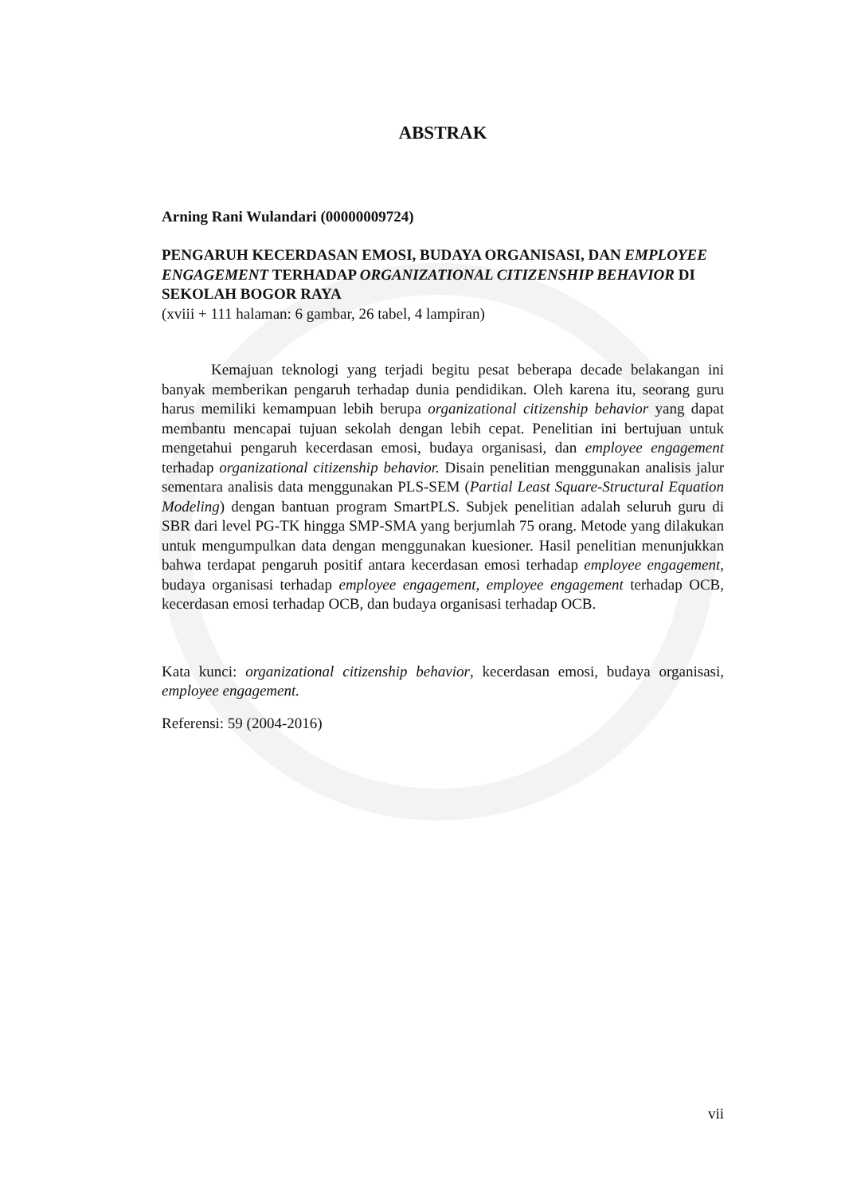ABSTRAK
Arning Rani Wulandari (00000009724)
PENGARUH KECERDASAN EMOSI, BUDAYA ORGANISASI, DAN EMPLOYEE ENGAGEMENT TERHADAP ORGANIZATIONAL CITIZENSHIP BEHAVIOR DI SEKOLAH BOGOR RAYA
(xviii + 111 halaman: 6 gambar, 26 tabel, 4 lampiran)
Kemajuan teknologi yang terjadi begitu pesat beberapa decade belakangan ini banyak memberikan pengaruh terhadap dunia pendidikan. Oleh karena itu, seorang guru harus memiliki kemampuan lebih berupa organizational citizenship behavior yang dapat membantu mencapai tujuan sekolah dengan lebih cepat. Penelitian ini bertujuan untuk mengetahui pengaruh kecerdasan emosi, budaya organisasi, dan employee engagement terhadap organizational citizenship behavior. Disain penelitian menggunakan analisis jalur sementara analisis data menggunakan PLS-SEM (Partial Least Square-Structural Equation Modeling) dengan bantuan program SmartPLS. Subjek penelitian adalah seluruh guru di SBR dari level PG-TK hingga SMP-SMA yang berjumlah 75 orang. Metode yang dilakukan untuk mengumpulkan data dengan menggunakan kuesioner. Hasil penelitian menunjukkan bahwa terdapat pengaruh positif antara kecerdasan emosi terhadap employee engagement, budaya organisasi terhadap employee engagement, employee engagement terhadap OCB, kecerdasan emosi terhadap OCB, dan budaya organisasi terhadap OCB.
Kata kunci: organizational citizenship behavior, kecerdasan emosi, budaya organisasi, employee engagement.
Referensi: 59 (2004-2016)
vii